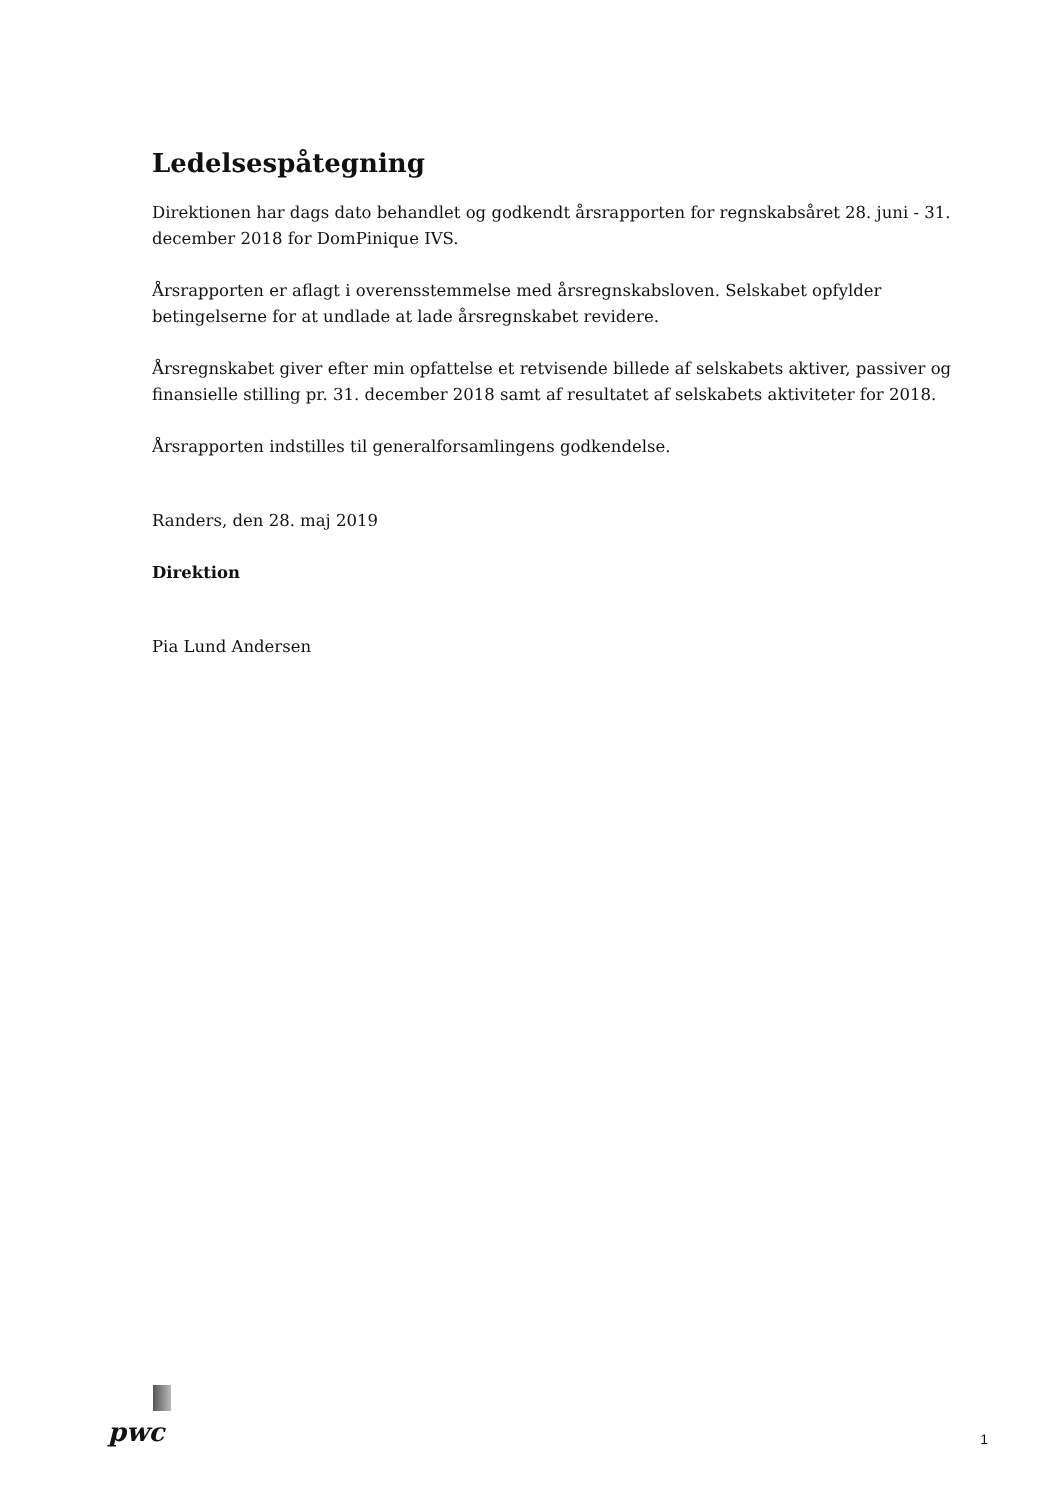Ledelsespåtegning
Direktionen har dags dato behandlet og godkendt årsrapporten for regnskabsåret 28. juni - 31. december 2018 for DomPinique IVS.
Årsrapporten er aflagt i overensstemmelse med årsregnskabsloven. Selskabet opfylder betingelserne for at undlade at lade årsregnskabet revidere.
Årsregnskabet giver efter min opfattelse et retvisende billede af selskabets aktiver, passiver og finansielle stilling pr. 31. december 2018 samt af resultatet af selskabets aktiviteter for 2018.
Årsrapporten indstilles til generalforsamlingens godkendelse.
Randers, den 28. maj 2019
Direktion
Pia Lund Andersen
pwc
1